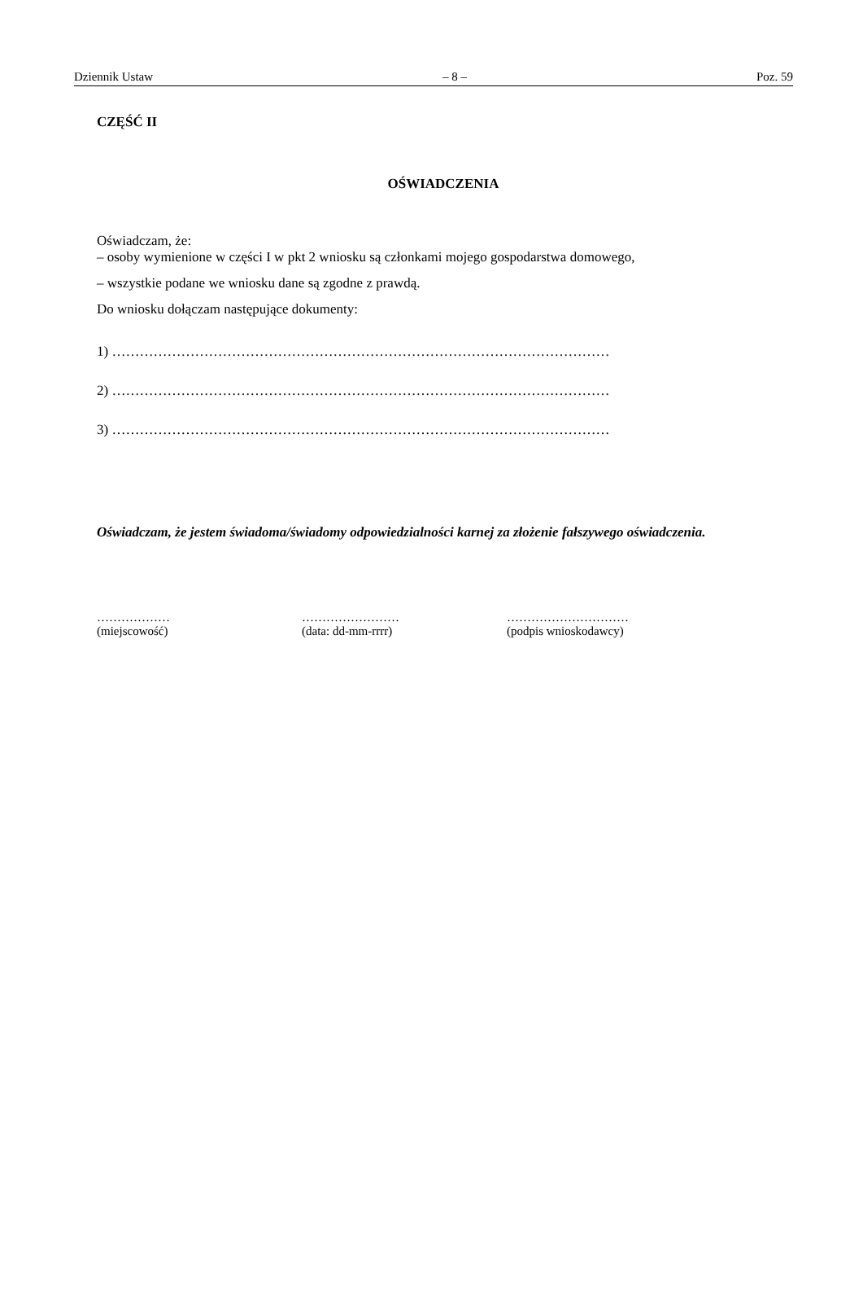Dziennik Ustaw – 8 – Poz. 59
CZĘŚĆ II
OŚWIADCZENIA
Oświadczam, że:
– osoby wymienione w części I w pkt 2 wniosku są członkami mojego gospodarstwa domowego,
– wszystkie podane we wniosku dane są zgodne z prawdą.
Do wniosku dołączam następujące dokumenty:
1) ………………………………………………………………………………………………
2) ………………………………………………………………………………………………
3) ………………………………………………………………………………………………
Oświadczam, że jestem świadoma/świadomy odpowiedzialności karnej za złożenie fałszywego oświadczenia.
………………
(miejscowość)
……………………
(data: dd-mm-rrrr)
…………………………
(podpis wnioskodawcy)